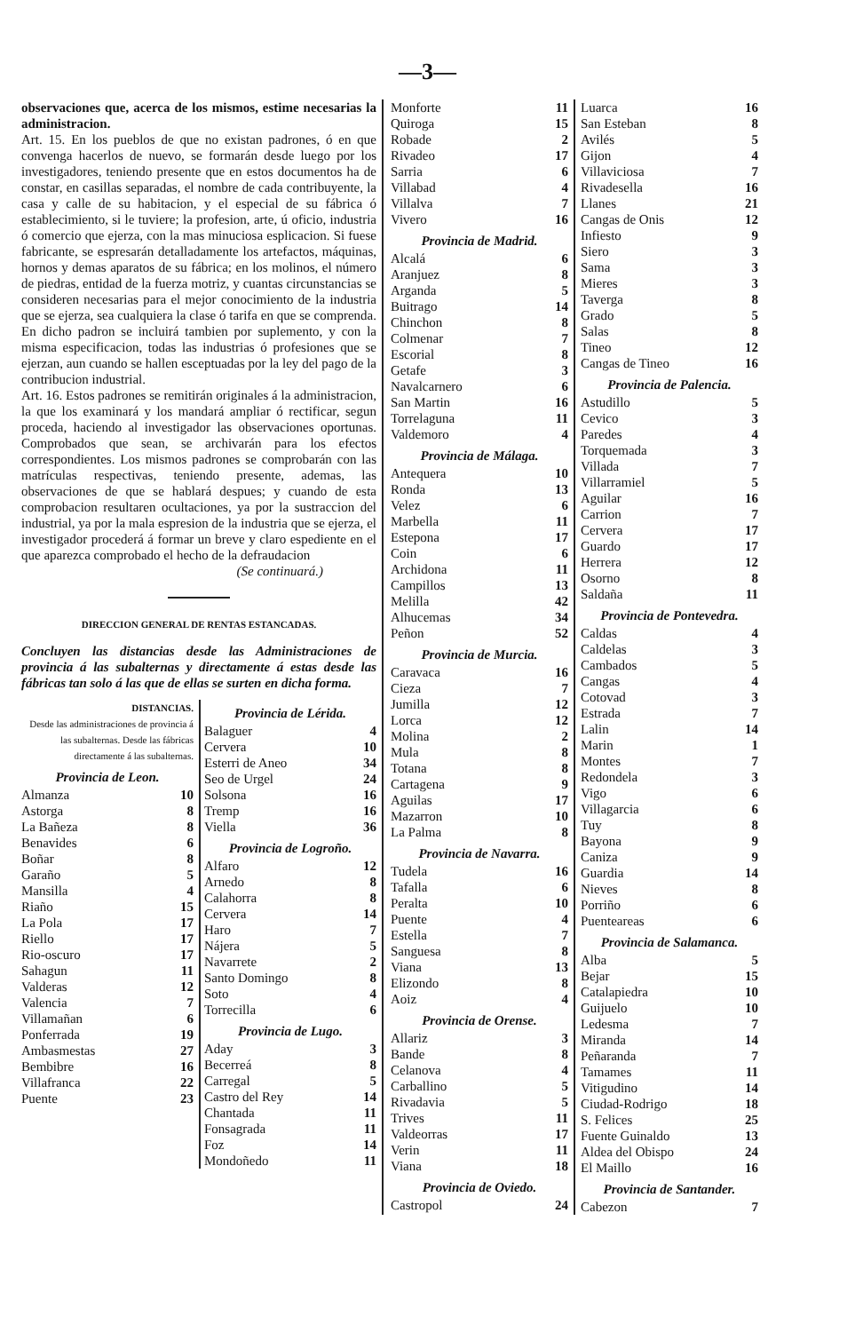—3—
observaciones que, acerca de los mismos, estime necesarias la administracion.
Art. 15. En los pueblos de que no existan padrones, ó en que convenga hacerlos de nuevo, se formarán desde luego por los investigadores, teniendo presente que en estos documentos ha de constar, en casillas separadas, el nombre de cada contribuyente, la casa y calle de su habitacion, y el especial de su fábrica ó establecimiento, si le tuviere; la profesion, arte, ú oficio, industria ó comercio que ejerza, con la mas minuciosa esplicacion. Si fuese fabricante, se espresarán detalladamente los artefactos, máquinas, hornos y demas aparatos de su fábrica; en los molinos, el número de piedras, entidad de la fuerza motriz, y cuantas circunstancias se consideren necesarias para el mejor conocimiento de la industria que se ejerza, sea cualquiera la clase ó tarifa en que se comprenda. En dicho padron se incluirá tambien por suplemento, y con la misma especificacion, todas las industrias ó profesiones que se ejerzan, aun cuando se hallen esceptuadas por la ley del pago de la contribucion industrial.
Art. 16. Estos padrones se remitirán originales á la administracion, la que los examinará y los mandará ampliar ó rectificar, segun proceda, haciendo al investigador las observaciones oportunas. Comprobados que sean, se archivarán para los efectos correspondientes. Los mismos padrones se comprobarán con las matrículas respectivas, teniendo presente, ademas, las observaciones de que se hablará despues; y cuando de esta comprobacion resultaren ocultaciones, ya por la sustraccion del industrial, ya por la mala espresion de la industria que se ejerza, el investigador procederá á formar un breve y claro espediente en el que aparezca comprobado el hecho de la defraudacion
(Se continuará.)
DIRECCION GENERAL DE RENTAS ESTANCADAS.
Concluyen las distancias desde las Administraciones de provincia á las subalternas y directamente á estas desde las fábricas tan solo á las que de ellas se surten en dicha forma.
DISTANCIAS.
Desde las administraciones de provincia á las subalternas. Desde las fábricas directamente á las subalternas.
Provincia de Leon.
| Almanza | 10 |
| Astorga | 8 |
| La Bañeza | 8 |
| Benavides | 6 |
| Boñar | 8 |
| Garaño | 5 |
| Mansilla | 4 |
| Riaño | 15 |
| La Pola | 17 |
| Riello | 17 |
| Rio-oscuro | 17 |
| Sahagun | 11 |
| Valderas | 12 |
| Valencia | 7 |
| Villamañan | 6 |
| Ponferrada | 19 |
| Ambasmestas | 27 |
| Bembibre | 16 |
| Villafranca | 22 |
| Puente | 23 |
Provincia de Lérida.
| Balaguer | 4 |
| Cervera | 10 |
| Esterri de Aneo | 34 |
| Seo de Urgel | 24 |
| Solsona | 16 |
| Tremp | 16 |
| Viella | 36 |
Provincia de Logroño.
| Alfaro | 12 |
| Arnedo | 8 |
| Calahorra | 8 |
| Cervera | 14 |
| Haro | 7 |
| Nájera | 5 |
| Navarrete | 2 |
| Santo Domingo | 8 |
| Soto | 4 |
| Torrecilla | 6 |
Provincia de Lugo.
| Aday | 3 |
| Becerreá | 8 |
| Carregal | 5 |
| Castro del Rey | 14 |
| Chantada | 11 |
| Fonsagrada | 11 |
| Foz | 14 |
| Mondoñedo | 11 |
| Monforte | 11 |
| Quiroga | 15 |
| Robade | 2 |
| Rivadeo | 17 |
| Sarria | 6 |
| Villabad | 4 |
| Villalva | 7 |
| Vivero | 16 |
Provincia de Madrid.
| Alcalá | 6 |
| Aranjuez | 8 |
| Arganda | 5 |
| Buitrago | 14 |
| Chinchon | 8 |
| Colmenar | 7 |
| Escorial | 8 |
| Getafe | 3 |
| Navalcarnero | 6 |
| San Martin | 16 |
| Torrelaguna | 11 |
| Valdemoro | 4 |
Provincia de Málaga.
| Antequera | 10 |
| Ronda | 13 |
| Velez | 6 |
| Marbella | 11 |
| Estepona | 17 |
| Coin | 6 |
| Archidona | 11 |
| Campillos | 13 |
| Melilla | 42 |
| Alhucemas | 34 |
| Peñon | 52 |
Provincia de Murcia.
| Caravaca | 16 |
| Cieza | 7 |
| Jumilla | 12 |
| Lorca | 12 |
| Molina | 2 |
| Mula | 8 |
| Totana | 8 |
| Cartagena | 9 |
| Aguilas | 17 |
| Mazarron | 10 |
| La Palma | 8 |
Provincia de Navarra.
| Tudela | 16 |
| Tafalla | 6 |
| Peralta | 10 |
| Puente | 4 |
| Estella | 7 |
| Sanguesa | 8 |
| Viana | 13 |
| Elizondo | 8 |
| Aoiz | 4 |
Provincia de Orense.
| Allariz | 3 |
| Bande | 8 |
| Celanova | 4 |
| Carballino | 5 |
| Rivadavia | 5 |
| Trives | 11 |
| Valdeorras | 17 |
| Verin | 11 |
| Viana | 18 |
Provincia de Oviedo.
| Castropol | 24 |
| Luarca | 16 |
| San Esteban | 8 |
| Avilés | 5 |
| Gijon | 4 |
| Villaviciosa | 7 |
| Rivadesella | 16 |
| Llanes | 21 |
| Cangas de Onis | 12 |
| Infiesto | 9 |
| Siero | 3 |
| Sama | 3 |
| Mieres | 3 |
| Taverga | 8 |
| Grado | 5 |
| Salas | 8 |
| Tineo | 12 |
| Cangas de Tineo | 16 |
Provincia de Palencia.
| Astudillo | 5 |
| Cevico | 3 |
| Paredes | 4 |
| Torquemada | 3 |
| Villada | 7 |
| Villarramiel | 5 |
| Aguilar | 16 |
| Carrion | 7 |
| Cervera | 17 |
| Guardo | 17 |
| Herrera | 12 |
| Osorno | 8 |
| Saldaña | 11 |
Provincia de Pontevedra.
| Caldas | 4 |
| Caldelas | 3 |
| Cambados | 5 |
| Cangas | 4 |
| Cotovad | 3 |
| Estrada | 7 |
| Lalin | 14 |
| Marin | 1 |
| Montes | 7 |
| Redondela | 3 |
| Vigo | 6 |
| Villagarcia | 6 |
| Tuy | 8 |
| Bayona | 9 |
| Caniza | 9 |
| Guardia | 14 |
| Nieves | 8 |
| Porriño | 6 |
| Puenteareas | 6 |
Provincia de Salamanca.
| Alba | 5 |
| Bejar | 15 |
| Catalapiedra | 10 |
| Guijuelo | 10 |
| Ledesma | 7 |
| Miranda | 14 |
| Peñaranda | 7 |
| Tamames | 11 |
| Vitigudino | 14 |
| Ciudad-Rodrigo | 18 |
| S. Felices | 25 |
| Fuente Guinaldo | 13 |
| Aldea del Obispo | 24 |
| El Maillo | 16 |
Provincia de Santander.
| Cabezon | 7 |